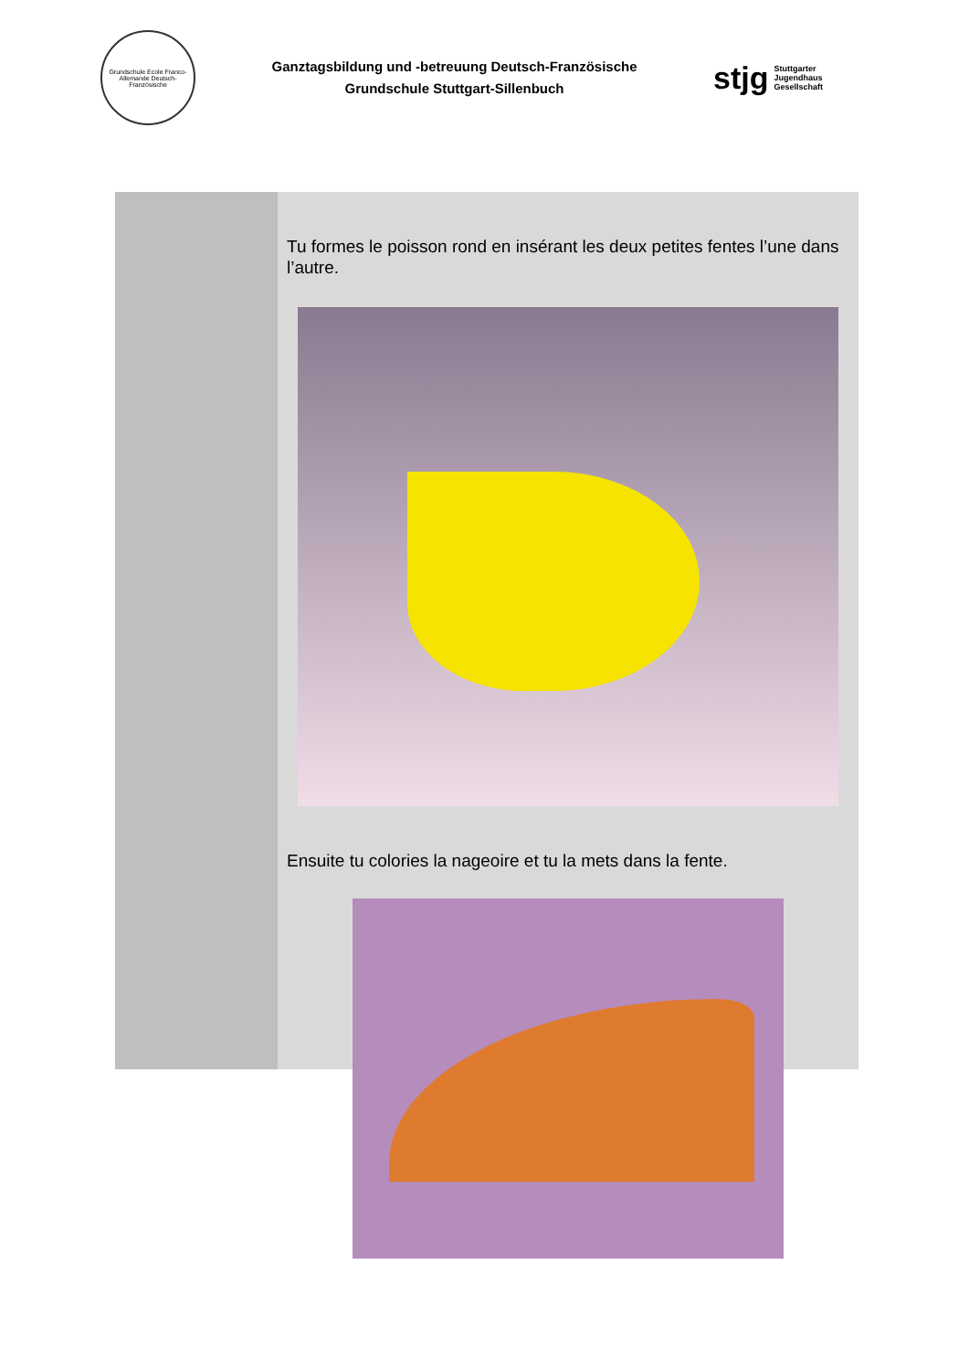Grundschule Ecole Franco-Allemande Deutsch-Französische
Ganztagsbildung und -betreuung Deutsch-Französische
Grundschule Stuttgart-Sillenbuch
stjg Stuttgarter
Jugendhaus
Gesellschaft
Tu formes le poisson rond en insérant les deux petites fentes l’une dans l’autre.
Ensuite tu colories la nageoire et tu la mets dans la fente.